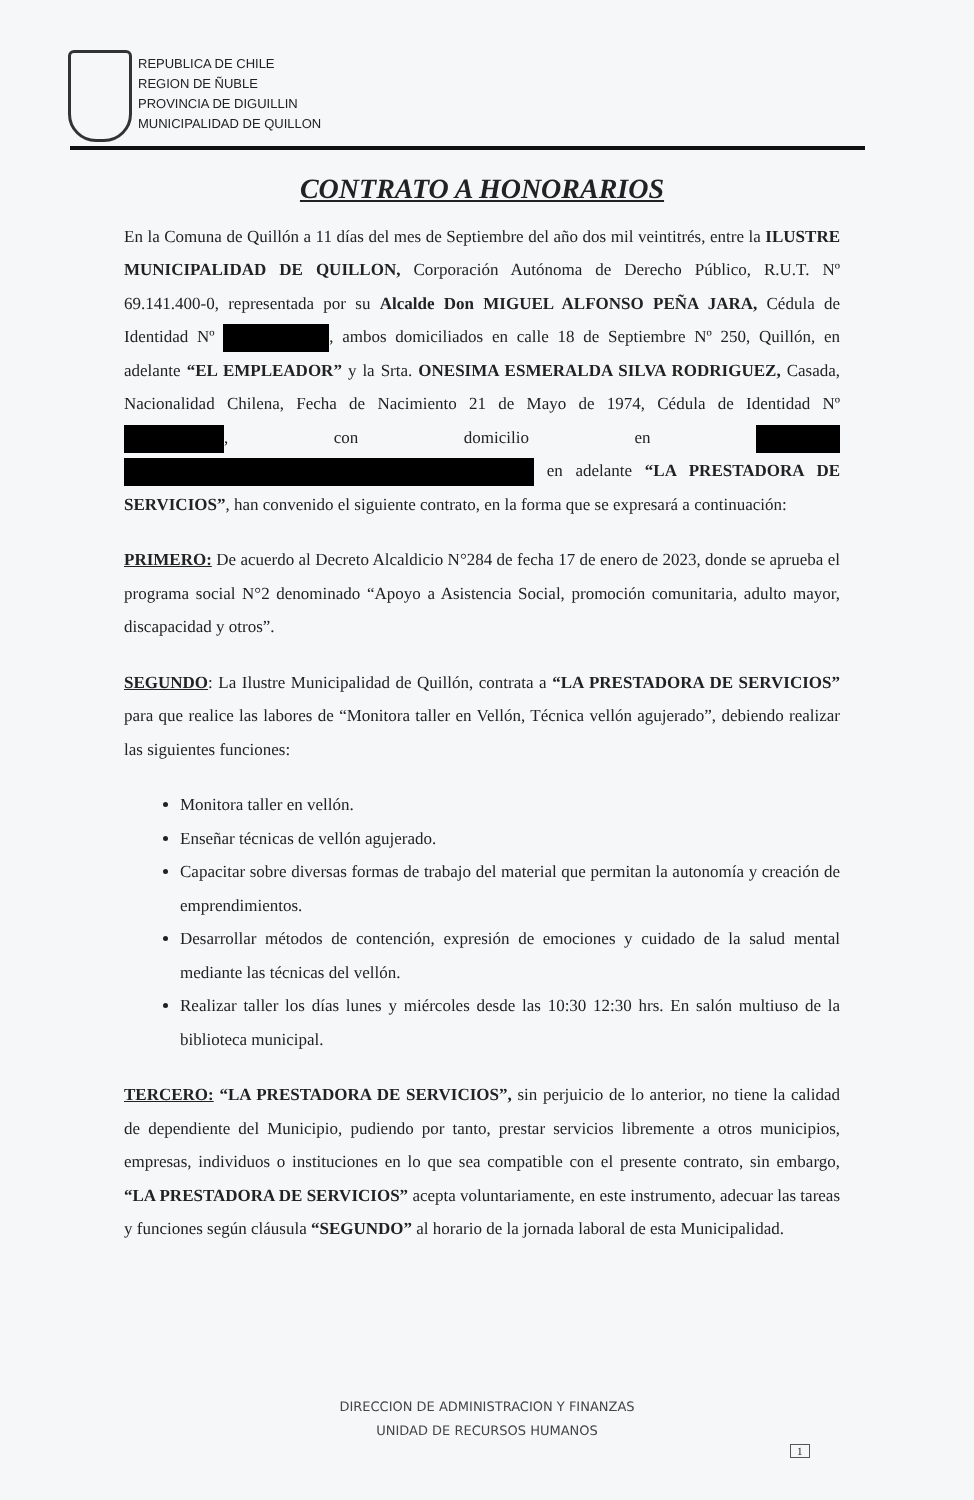REPUBLICA DE CHILE
REGION DE ÑUBLE
PROVINCIA DE DIGUILLIN
MUNICIPALIDAD DE QUILLON
CONTRATO A HONORARIOS
En la Comuna de Quillón a 11 días del mes de Septiembre del año dos mil veintitrés, entre la ILUSTRE MUNICIPALIDAD DE QUILLON, Corporación Autónoma de Derecho Público, R.U.T. Nº 69.141.400-0, representada por su Alcalde Don MIGUEL ALFONSO PEÑA JARA, Cédula de Identidad Nº , ambos domiciliados en calle 18 de Septiembre Nº 250, Quillón, en adelante “EL EMPLEADOR” y la Srta. ONESIMA ESMERALDA SILVA RODRIGUEZ, Casada, Nacionalidad Chilena, Fecha de Nacimiento 21 de Mayo de 1974, Cédula de Identidad Nº , con domicilio en en adelante “LA PRESTADORA DE SERVICIOS”, han convenido el siguiente contrato, en la forma que se expresará a continuación:
PRIMERO: De acuerdo al Decreto Alcaldicio N°284 de fecha 17 de enero de 2023, donde se aprueba el programa social N°2 denominado “Apoyo a Asistencia Social, promoción comunitaria, adulto mayor, discapacidad y otros”.
SEGUNDO: La Ilustre Municipalidad de Quillón, contrata a “LA PRESTADORA DE SERVICIOS” para que realice las labores de “Monitora taller en Vellón, Técnica vellón agujerado”, debiendo realizar las siguientes funciones:
Monitora taller en vellón.
Enseñar técnicas de vellón agujerado.
Capacitar sobre diversas formas de trabajo del material que permitan la autonomía y creación de emprendimientos.
Desarrollar métodos de contención, expresión de emociones y cuidado de la salud mental mediante las técnicas del vellón.
Realizar taller los días lunes y miércoles desde las 10:30 12:30 hrs. En salón multiuso de la biblioteca municipal.
TERCERO: “LA PRESTADORA DE SERVICIOS”, sin perjuicio de lo anterior, no tiene la calidad de dependiente del Municipio, pudiendo por tanto, prestar servicios libremente a otros municipios, empresas, individuos o instituciones en lo que sea compatible con el presente contrato, sin embargo, “LA PRESTADORA DE SERVICIOS” acepta voluntariamente, en este instrumento, adecuar las tareas y funciones según cláusula “SEGUNDO” al horario de la jornada laboral de esta Municipalidad.
DIRECCION DE ADMINISTRACION Y FINANZAS
UNIDAD DE RECURSOS HUMANOS
1